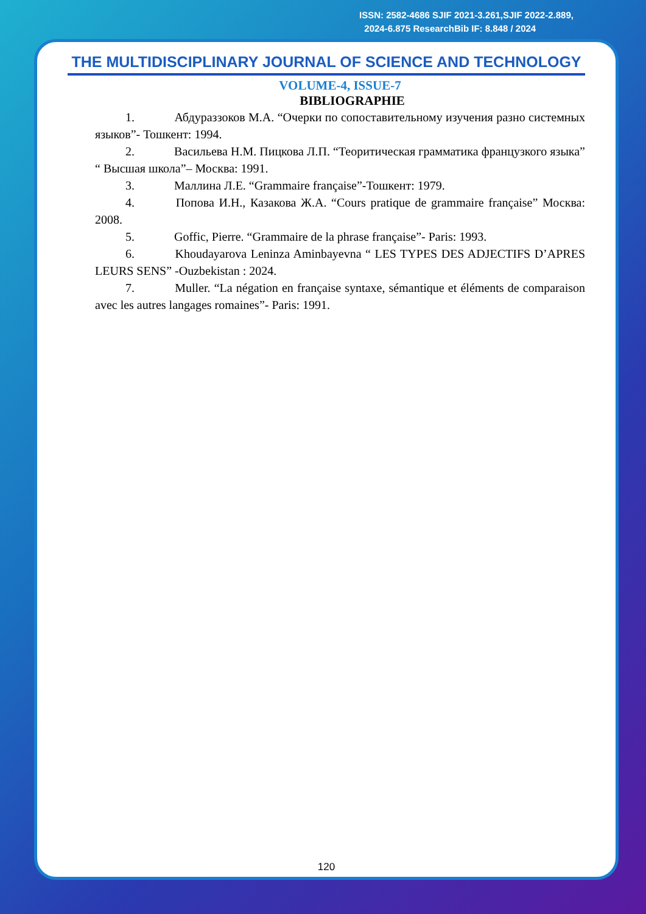ISSN: 2582-4686 SJIF 2021-3.261,SJIF 2022-2.889,
2024-6.875 ResearchBib IF: 8.848 / 2024
THE MULTIDISCIPLINARY JOURNAL OF SCIENCE AND TECHNOLOGY
VOLUME-4, ISSUE-7
BIBLIOGRAPHIE
1. Абдураззоков М.А. “Очерки по сопоставительному изучения разно системных языков”- Тошкент: 1994.
2. Васильева Н.М. Пицкова Л.П. “Теоритическая грамматика французкого языка” “ Высшая школа”– Москва: 1991.
3. Маллина Л.Е. “Grammaire française”-Тошкент: 1979.
4. Попова И.Н., Казакова Ж.А. “Cours pratique de grammaire française” Москва: 2008.
5. Goffic, Pierre. “Grammaire de la phrase française”- Paris: 1993.
6. Khoudayarova Leninza Aminbayevna “ LES TYPES DES ADJECTIFS D’APRES LEURS SENS” -Ouzbekistan : 2024.
7. Muller. “La négation en française syntaxe, sémantique et éléments de comparaison avec les autres langages romaines”- Paris: 1991.
120